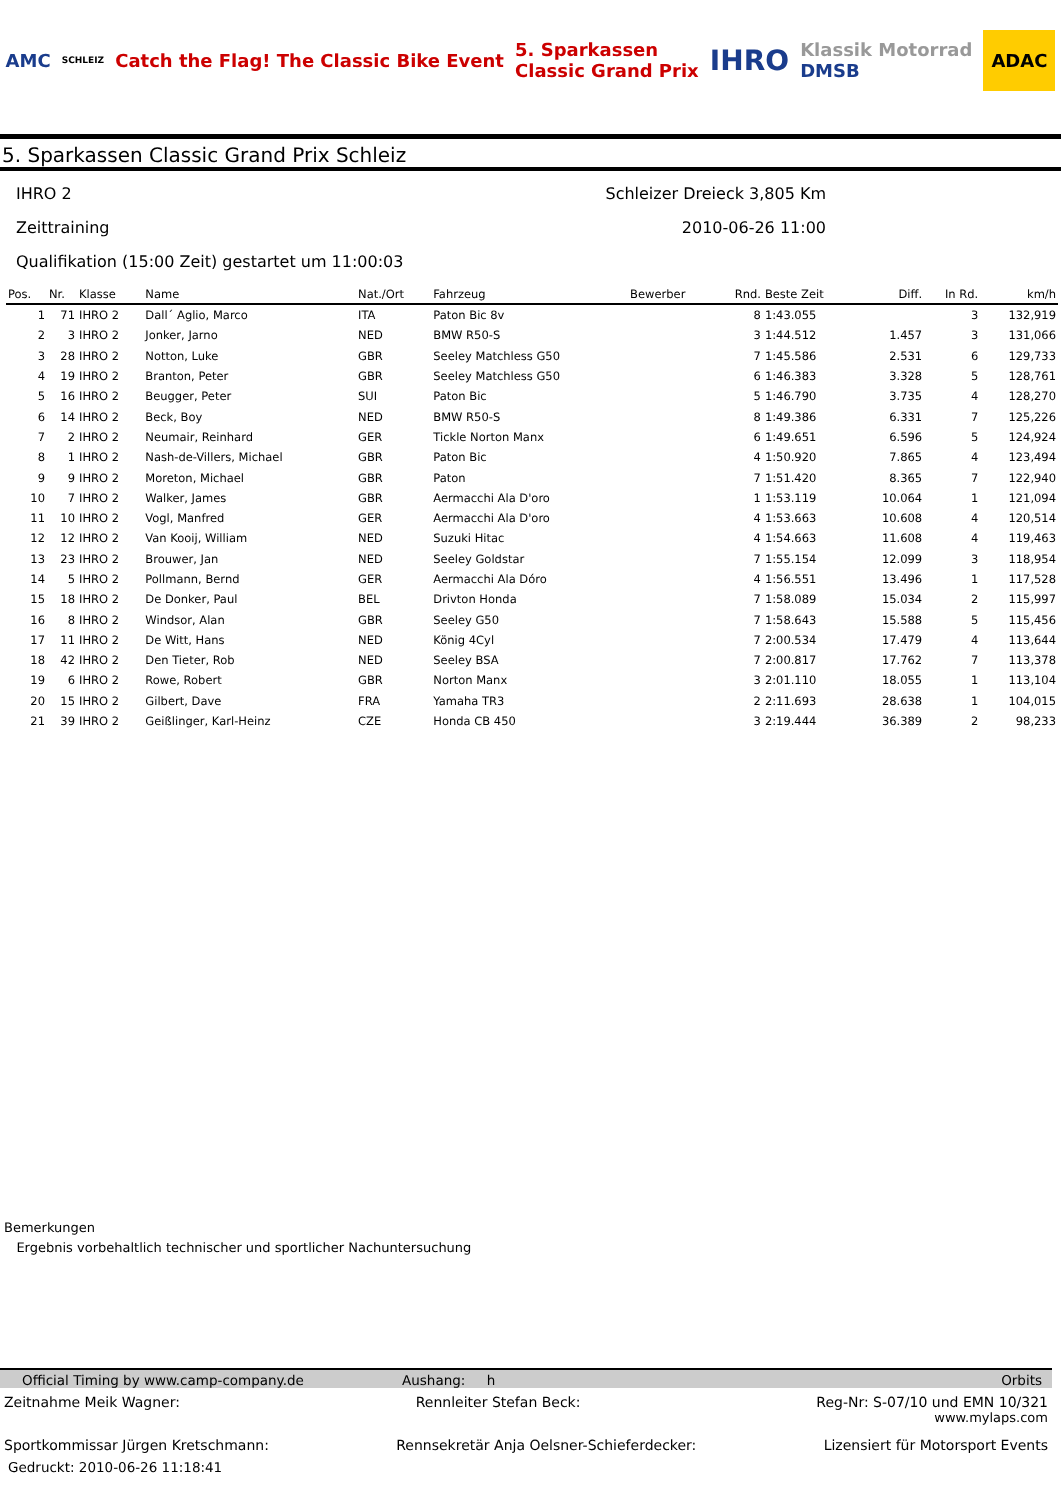AMC SCHLEIZ Catch the Flag! The Classic Bike Event 5. Sparkassen
Classic Grand Prix IHRO Klassik Motorrad
DMSB ADAC
5. Sparkassen Classic Grand Prix Schleiz
IHRO 2
Zeittraining
Qualifikation (15:00 Zeit) gestartet um 11:00:03
Schleizer Dreieck 3,805 Km
2010-06-26 11:00
| Pos. | Nr. | Klasse | Name | Nat./Ort | Fahrzeug | Bewerber | Rnd. | Beste Zeit | Diff. | In Rd. | km/h |
| --- | --- | --- | --- | --- | --- | --- | --- | --- | --- | --- | --- |
| 1 | 71 | IHRO 2 | Dall´ Aglio, Marco | ITA | Paton Bic 8v | | 8 | 1:43.055 | | 3 | 132,919 |
| 2 | 3 | IHRO 2 | Jonker, Jarno | NED | BMW R50-S | | 3 | 1:44.512 | 1.457 | 3 | 131,066 |
| 3 | 28 | IHRO 2 | Notton, Luke | GBR | Seeley Matchless G50 | | 7 | 1:45.586 | 2.531 | 6 | 129,733 |
| 4 | 19 | IHRO 2 | Branton, Peter | GBR | Seeley Matchless G50 | | 6 | 1:46.383 | 3.328 | 5 | 128,761 |
| 5 | 16 | IHRO 2 | Beugger, Peter | SUI | Paton Bic | | 5 | 1:46.790 | 3.735 | 4 | 128,270 |
| 6 | 14 | IHRO 2 | Beck, Boy | NED | BMW R50-S | | 8 | 1:49.386 | 6.331 | 7 | 125,226 |
| 7 | 2 | IHRO 2 | Neumair, Reinhard | GER | Tickle Norton Manx | | 6 | 1:49.651 | 6.596 | 5 | 124,924 |
| 8 | 1 | IHRO 2 | Nash-de-Villers, Michael | GBR | Paton Bic | | 4 | 1:50.920 | 7.865 | 4 | 123,494 |
| 9 | 9 | IHRO 2 | Moreton, Michael | GBR | Paton | | 7 | 1:51.420 | 8.365 | 7 | 122,940 |
| 10 | 7 | IHRO 2 | Walker, James | GBR | Aermacchi Ala D'oro | | 1 | 1:53.119 | 10.064 | 1 | 121,094 |
| 11 | 10 | IHRO 2 | Vogl, Manfred | GER | Aermacchi Ala D'oro | | 4 | 1:53.663 | 10.608 | 4 | 120,514 |
| 12 | 12 | IHRO 2 | Van Kooij, William | NED | Suzuki Hitac | | 4 | 1:54.663 | 11.608 | 4 | 119,463 |
| 13 | 23 | IHRO 2 | Brouwer, Jan | NED | Seeley Goldstar | | 7 | 1:55.154 | 12.099 | 3 | 118,954 |
| 14 | 5 | IHRO 2 | Pollmann, Bernd | GER | Aermacchi Ala Dóro | | 4 | 1:56.551 | 13.496 | 1 | 117,528 |
| 15 | 18 | IHRO 2 | De Donker, Paul | BEL | Drivton Honda | | 7 | 1:58.089 | 15.034 | 2 | 115,997 |
| 16 | 8 | IHRO 2 | Windsor, Alan | GBR | Seeley G50 | | 7 | 1:58.643 | 15.588 | 5 | 115,456 |
| 17 | 11 | IHRO 2 | De Witt, Hans | NED | König 4Cyl | | 7 | 2:00.534 | 17.479 | 4 | 113,644 |
| 18 | 42 | IHRO 2 | Den Tieter, Rob | NED | Seeley BSA | | 7 | 2:00.817 | 17.762 | 7 | 113,378 |
| 19 | 6 | IHRO 2 | Rowe, Robert | GBR | Norton Manx | | 3 | 2:01.110 | 18.055 | 1 | 113,104 |
| 20 | 15 | IHRO 2 | Gilbert, Dave | FRA | Yamaha TR3 | | 2 | 2:11.693 | 28.638 | 1 | 104,015 |
| 21 | 39 | IHRO 2 | Geißlinger, Karl-Heinz | CZE | Honda CB 450 | | 3 | 2:19.444 | 36.389 | 2 | 98,233 |
Bemerkungen
Ergebnis vorbehaltlich technischer und sportlicher Nachuntersuchung
Official Timing by www.camp-company.de Aushang: h Orbits
Zeitnahme Meik Wagner: Rennleiter Stefan Beck: Reg-Nr: S-07/10 und EMN 10/321
www.mylaps.com
Sportkommissar Jürgen Kretschmann: Rennsekretär Anja Oelsner-Schieferdecker: Lizensiert für Motorsport Events
Gedruckt: 2010-06-26 11:18:41